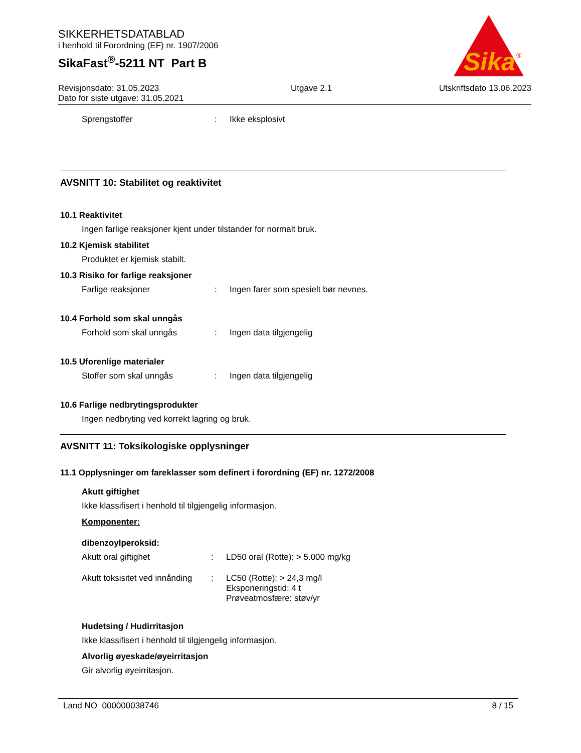SIKKERHETSDATABLAD
i henhold til Forordning (EF) nr. 1907/2006
SikaFast<sup>®</sup>-5211 NT Part B
Revisjonsdato: 31.05.2023
Dato for siste utgave: 31.05.2021
Utgave 2.1 Utskriftsdato 13.06.2023
Sika
®
Sprengstoffer : Ikke eksplosivt
AVSNITT 10: Stabilitet og reaktivitet
10.1 Reaktivitet
Ingen farlige reaksjoner kjent under tilstander for normalt bruk.
10.2 Kjemisk stabilitet
Produktet er kjemisk stabilt.
10.3 Risiko for farlige reaksjoner
Farlige reaksjoner : Ingen farer som spesielt bør nevnes.
10.4 Forhold som skal unngås
Forhold som skal unngås : Ingen data tilgjengelig
10.5 Uforenlige materialer
Stoffer som skal unngås : Ingen data tilgjengelig
10.6 Farlige nedbrytingsprodukter
Ingen nedbryting ved korrekt lagring og bruk.
AVSNITT 11: Toksikologiske opplysninger
11.1 Opplysninger om fareklasser som definert i forordning (EF) nr. 1272/2008
Akutt giftighet
Ikke klassifisert i henhold til tilgjengelig informasjon.
Komponenter:
dibenzoylperoksid:
Akutt oral giftighet : LD50 oral (Rotte): > 5.000 mg/kg
Akutt toksisitet ved innånding
: LC50 (Rotte): > 24,3 mg/l
Eksponeringstid: 4 t
Prøveatmosfære: støv/yr
Hudetsing / Hudirritasjon
Ikke klassifisert i henhold til tilgjengelig informasjon.
Alvorlig øyeskade/øyeirritasjon
Gir alvorlig øyeirritasjon.
Land NO 000000038746 8 / 15